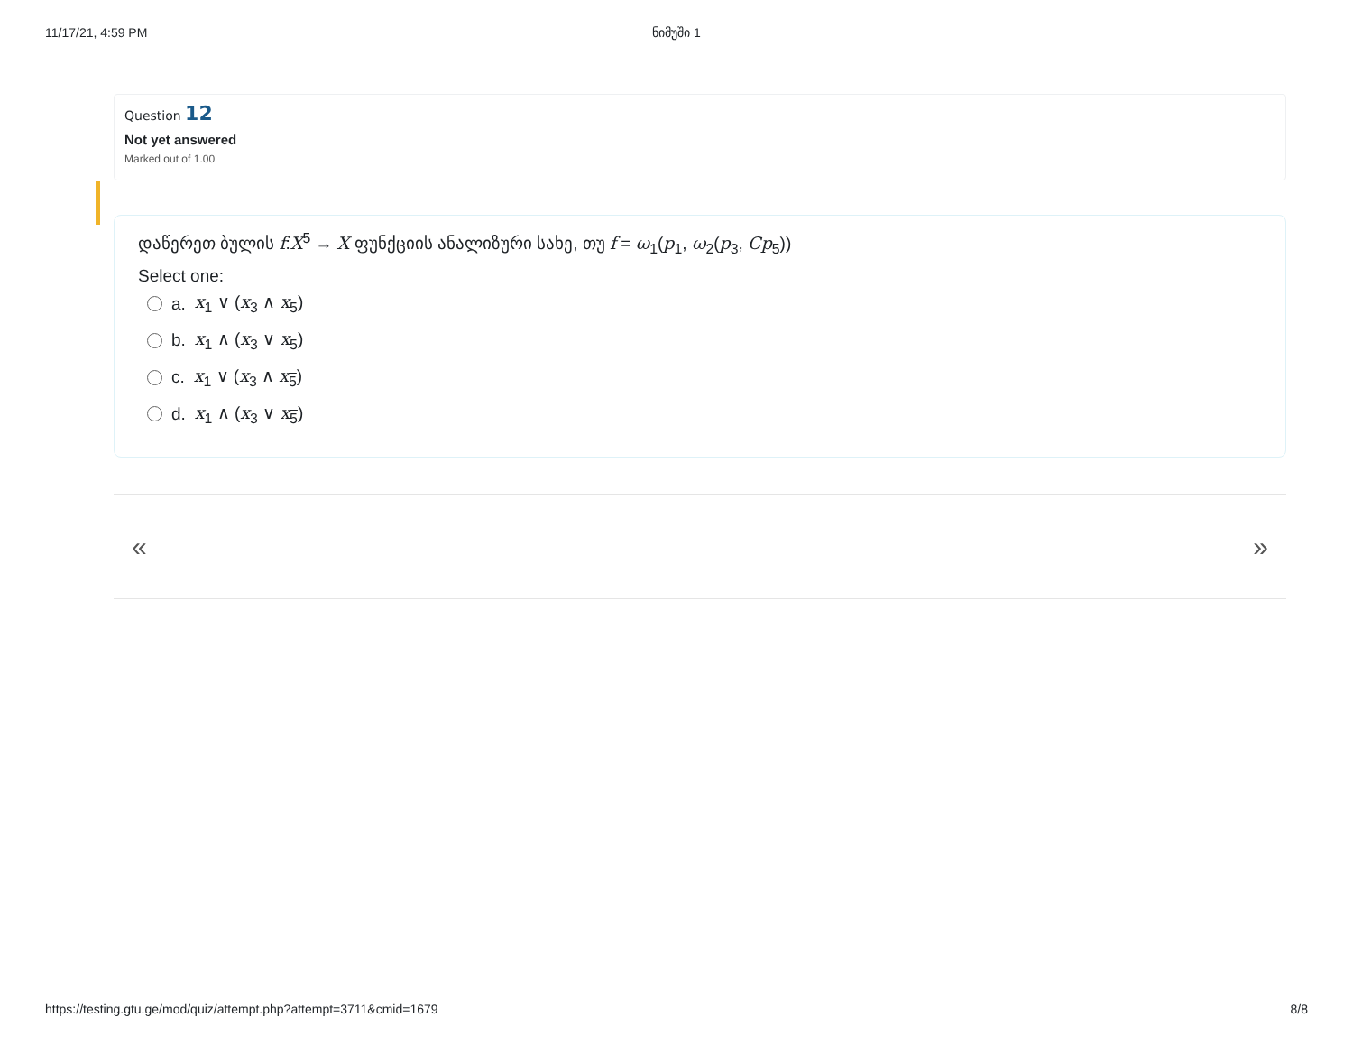11/17/21, 4:59 PM ნიმუში 1
Question 12
Not yet answered
Marked out of 1.00
დაწერეთ ბულის f:X<sup>5</sup> → X ფუნქციის ანალიზური სახე, თუ f = ω<sub>1</sub>(p<sub>1</sub>, ω<sub>2</sub>(p<sub>3</sub>, Cp<sub>5</sub>))
Select one:
a. x<sub>1</sub> ∨ (x<sub>3</sub> ∧ x<sub>5</sub>)
b. x<sub>1</sub> ∧ (x<sub>3</sub> ∨ x<sub>5</sub>)
c. x<sub>1</sub> ∨ (x<sub>3</sub> ∧ x<sub>5</sub>)
d. x<sub>1</sub> ∧ (x<sub>3</sub> ∨ x<sub>5</sub>)
« »
https://testing.gtu.ge/mod/quiz/attempt.php?attempt=3711&cmid=1679 8/8